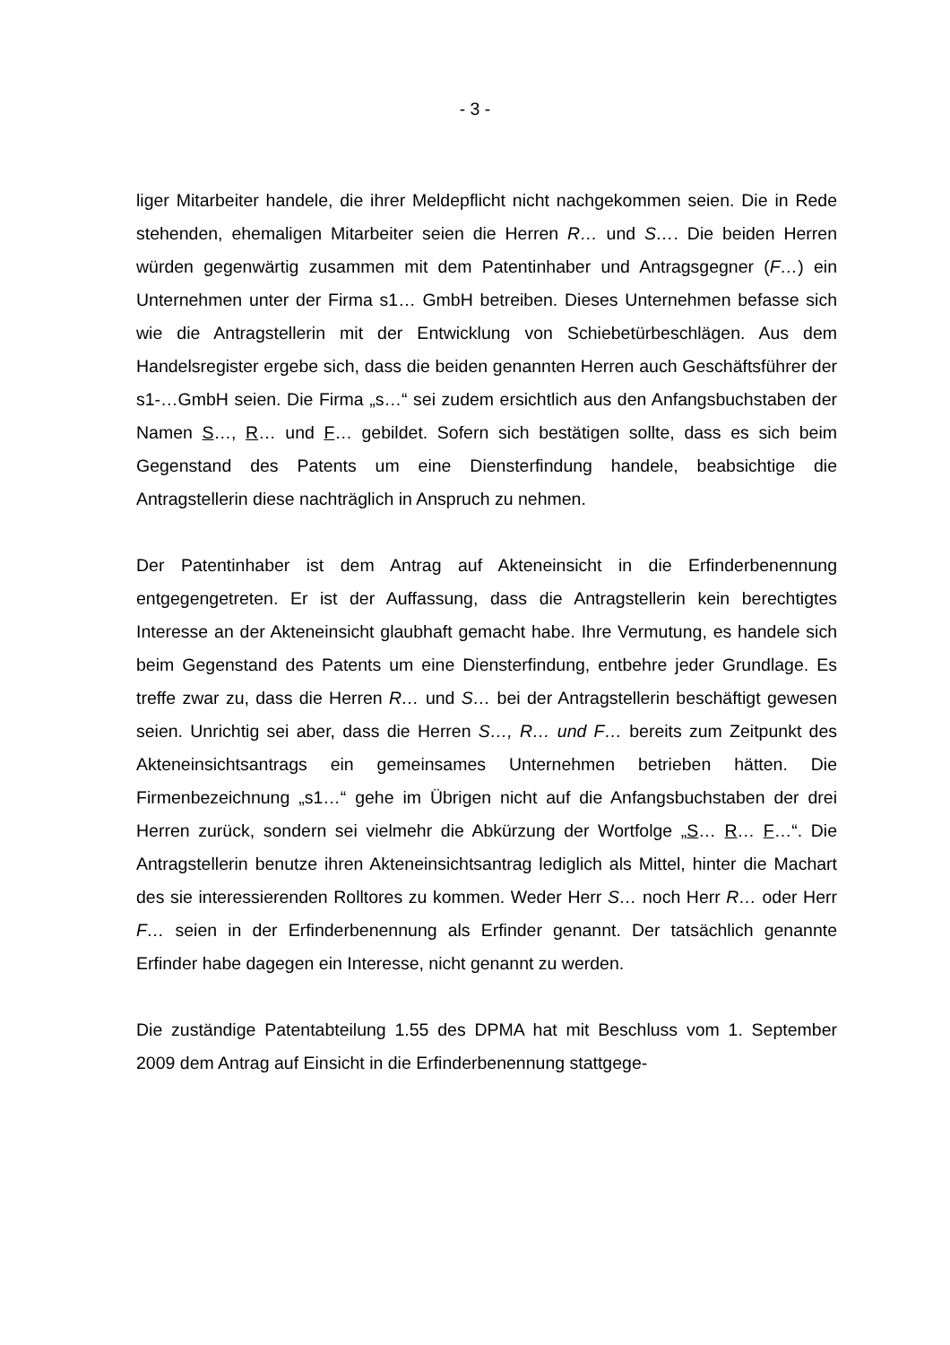- 3 -
liger Mitarbeiter handele, die ihrer Meldepflicht nicht nachgekommen seien. Die in Rede stehenden, ehemaligen Mitarbeiter seien die Herren R… und S…. Die beiden Herren würden gegenwärtig zusammen mit dem Patentinhaber und Antragsgegner (F…) ein Unternehmen unter der Firma s1… GmbH betreiben. Dieses Unternehmen befasse sich wie die Antragstellerin mit der Entwicklung von Schiebetürbeschlägen. Aus dem Handelsregister ergebe sich, dass die beiden genannten Herren auch Geschäftsführer der s1-…GmbH seien. Die Firma „s…“ sei zudem ersichtlich aus den Anfangsbuchstaben der Namen S…, R… und F… gebildet. Sofern sich bestätigen sollte, dass es sich beim Gegenstand des Patents um eine Diensterfindung handele, beabsichtige die Antragstellerin diese nachträglich in Anspruch zu nehmen.
Der Patentinhaber ist dem Antrag auf Akteneinsicht in die Erfinderbenennung entgegengetreten. Er ist der Auffassung, dass die Antragstellerin kein berechtigtes Interesse an der Akteneinsicht glaubhaft gemacht habe. Ihre Vermutung, es handele sich beim Gegenstand des Patents um eine Diensterfindung, entbehre jeder Grundlage. Es treffe zwar zu, dass die Herren R… und S… bei der Antragstellerin beschäftigt gewesen seien. Unrichtig sei aber, dass die Herren S…, R… und F… bereits zum Zeitpunkt des Akteneinsichtsantrags ein gemeinsames Unternehmen betrieben hätten. Die Firmenbezeichnung „s1…“ gehe im Übrigen nicht auf die Anfangsbuchstaben der drei Herren zurück, sondern sei vielmehr die Abkürzung der Wortfolge „S… R… F…“. Die Antragstellerin benutze ihren Akteneinsichtsantrag lediglich als Mittel, hinter die Machart des sie interessierenden Rolltores zu kommen. Weder Herr S… noch Herr R… oder Herr F… seien in der Erfinderbenennung als Erfinder genannt. Der tatsächlich genannte Erfinder habe dagegen ein Interesse, nicht genannt zu werden.
Die zuständige Patentabteilung 1.55 des DPMA hat mit Beschluss vom 1. September 2009 dem Antrag auf Einsicht in die Erfinderbenennung stattgege-